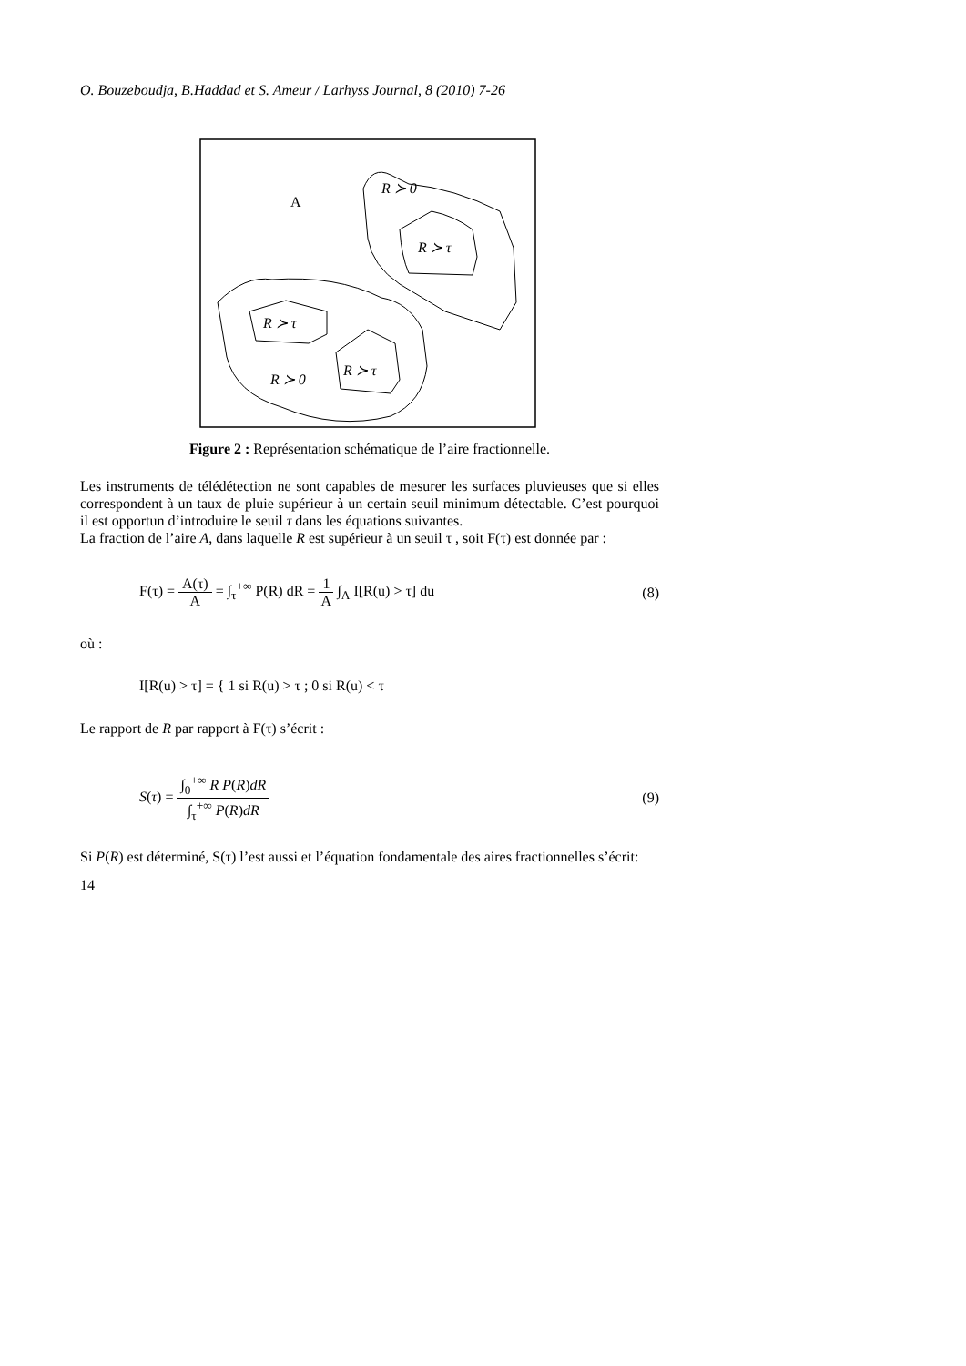O. Bouzeboudja, B.Haddad et S. Ameur / Larhyss Journal, 8 (2010) 7-26
A
R ≻ 0
R ≻ τ
R ≻ τ
R ≻ 0
R ≻ τ
Figure 2 : Représentation schématique de l’aire fractionnelle.
Les instruments de télédétection ne sont capables de mesurer les surfaces pluvieuses que si elles correspondent à un taux de pluie supérieur à un certain seuil minimum détectable. C’est pourquoi il est opportun d’introduire le seuil τ dans les équations suivantes.
La fraction de l’aire A, dans laquelle R est supérieur à un seuil τ , soit F(τ) est donnée par :
F(τ) = A(τ) A = ∫<sub>τ</sub><sup>+∞</sup> P(R) dR = 1 A ∫<sub>A</sub> I[R(u) > τ] du (8)
où :
I[R(u) > τ] = { 1 si R(u) > τ ; 0 si R(u) < τ
Le rapport de R par rapport à F(τ) s’écrit :
S(τ) = ∫<sub>0</sub><sup>+∞</sup> R P(R)dR ∫<sub>τ</sub><sup>+∞</sup> P(R)dR (9)
Si P(R) est déterminé, S(τ) l’est aussi et l’équation fondamentale des aires fractionnelles s’écrit:
14